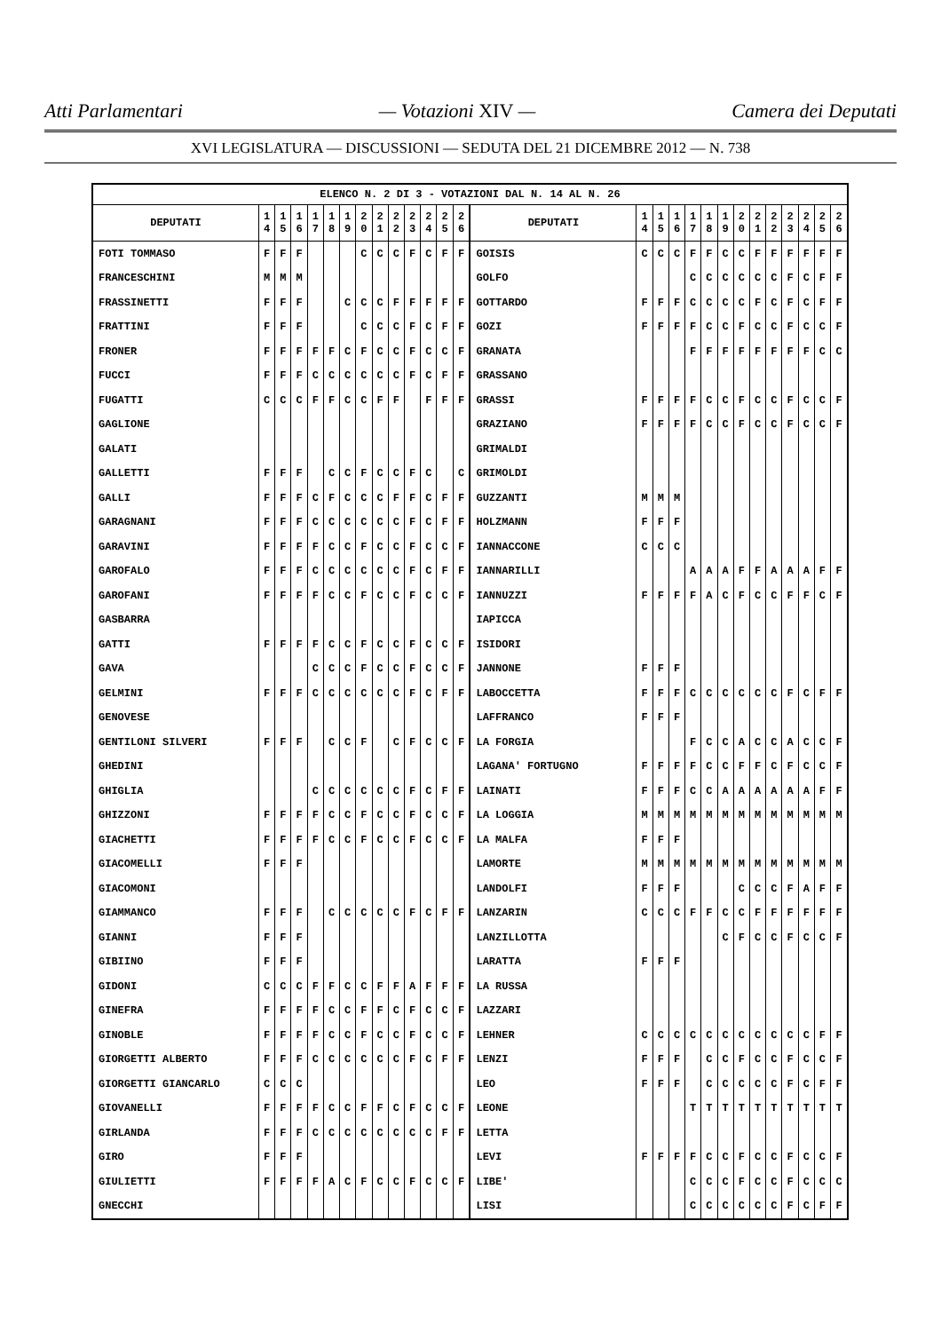Atti Parlamentari — Votazioni XIV — Camera dei Deputati
XVI LEGISLATURA — DISCUSSIONI — SEDUTA DEL 21 DICEMBRE 2012 — N. 738
| ELENCO N. 2 DI 3 - VOTAZIONI DAL N. 14 AL N. 26 | | | | | | | | | | | | | | | | | | | | | | | | | | | |
| DEPUTATI | 1 4 | 1 5 | 1 6 | 1 7 | 1 8 | 1 9 | 2 0 | 2 1 | 2 2 | 2 3 | 2 4 | 2 5 | 2 6 | DEPUTATI | 1 4 | 1 5 | 1 6 | 1 7 | 1 8 | 1 9 | 2 0 | 2 1 | 2 2 | 2 3 | 2 4 | 2 5 | 2 6 |
| FOTI TOMMASO | F | F | F | | | | C | C | C | F | C | F | F | GOISIS | C | C | C | F | F | C | C | F | F | F | F | F | F |
| FRANCESCHINI | M | M | M | | | | | | | | | | | GOLFO | | | | C | C | C | C | C | C | F | C | F | F |
| FRASSINETTI | F | F | F | | | C | C | C | F | F | F | F | F | GOTTARDO | F | F | F | C | C | C | C | F | C | F | C | F | F |
| FRATTINI | F | F | F | | | | C | C | C | F | C | F | F | GOZI | F | F | F | F | C | C | F | C | C | F | C | C | F |
| FRONER | F | F | F | F | F | C | F | C | C | F | C | C | F | GRANATA | | | | F | F | F | F | F | F | F | F | C | C |
| FUCCI | F | F | F | C | C | C | C | C | C | F | C | F | F | GRASSANO | | | | | | | | | | | | | |
| FUGATTI | C | C | C | F | F | C | C | F | F | | F | F | F | GRASSI | F | F | F | F | C | C | F | C | C | F | C | C | F |
| GAGLIONE | | | | | | | | | | | | | | GRAZIANO | F | F | F | F | C | C | F | C | C | F | C | C | F |
| GALATI | | | | | | | | | | | | | | GRIMALDI | | | | | | | | | | | | | |
| GALLETTI | F | F | F | | C | C | F | C | C | F | C | | C | GRIMOLDI | | | | | | | | | | | | | |
| GALLI | F | F | F | C | F | C | C | C | F | F | C | F | F | GUZZANTI | M | M | M | | | | | | | | | | |
| GARAGNANI | F | F | F | C | C | C | C | C | C | F | C | F | F | HOLZMANN | F | F | F | | | | | | | | | | |
| GARAVINI | F | F | F | F | C | C | F | C | C | F | C | C | F | IANNACCONE | C | C | C | | | | | | | | | | |
| GAROFALO | F | F | F | C | C | C | C | C | C | F | C | F | F | IANNARILLI | | | | A | A | A | F | F | A | A | A | F | F |
| GAROFANI | F | F | F | F | C | C | F | C | C | F | C | C | F | IANNUZZI | F | F | F | F | A | C | F | C | C | F | F | C | F |
| GASBARRA | | | | | | | | | | | | | | IAPICCA | | | | | | | | | | | | | |
| GATTI | F | F | F | F | C | C | F | C | C | F | C | C | F | ISIDORI | | | | | | | | | | | | | |
| GAVA | | | | C | C | C | F | C | C | F | C | C | F | JANNONE | F | F | F | | | | | | | | | | |
| GELMINI | F | F | F | C | C | C | C | C | C | F | C | F | F | LABOCCETTA | F | F | F | C | C | C | C | C | C | F | C | F | F |
| GENOVESE | | | | | | | | | | | | | | LAFFRANCO | F | F | F | | | | | | | | | | |
| GENTILONI SILVERI | F | F | F | | C | C | F | | C | F | C | C | F | LA FORGIA | | | | F | C | C | A | C | C | A | C | C | F |
| GHEDINI | | | | | | | | | | | | | | LAGANA' FORTUGNO | F | F | F | F | C | C | F | F | C | F | C | C | F |
| GHIGLIA | | | | C | C | C | C | C | C | F | C | F | F | LAINATI | F | F | F | C | C | A | A | A | A | A | A | F | F |
| GHIZZONI | F | F | F | F | C | C | F | C | C | F | C | C | F | LA LOGGIA | M | M | M | M | M | M | M | M | M | M | M | M | M |
| GIACHETTI | F | F | F | F | C | C | F | C | C | F | C | C | F | LA MALFA | F | F | F | | | | | | | | | | |
| GIACOMELLI | F | F | F | | | | | | | | | | | LAMORTE | M | M | M | M | M | M | M | M | M | M | M | M | M |
| GIACOMONI | | | | | | | | | | | | | | LANDOLFI | F | F | F | | | | C | C | C | F | A | F | F |
| GIAMMANCO | F | F | F | | C | C | C | C | C | F | C | F | F | LANZARIN | C | C | C | F | F | C | C | F | F | F | F | F | F |
| GIANNI | F | F | F | | | | | | | | | | | LANZILLOTTA | | | | | | C | F | C | C | F | C | C | F |
| GIBIINO | F | F | F | | | | | | | | | | | LARATTA | F | F | F | | | | | | | | | | |
| GIDONI | C | C | C | F | F | C | C | F | F | A | F | F | F | LA RUSSA | | | | | | | | | | | | | |
| GINEFRA | F | F | F | F | C | C | F | F | C | F | C | C | F | LAZZARI | | | | | | | | | | | | | |
| GINOBLE | F | F | F | F | C | C | F | C | C | F | C | C | F | LEHNER | C | C | C | C | C | C | C | C | C | C | C | F | F |
| GIORGETTI ALBERTO | F | F | F | C | C | C | C | C | C | F | C | F | F | LENZI | F | F | F | | C | C | F | C | C | F | C | C | F |
| GIORGETTI GIANCARLO | C | C | C | | | | | | | | | | | LEO | F | F | F | | C | C | C | C | C | F | C | F | F |
| GIOVANELLI | F | F | F | F | C | C | F | F | C | F | C | C | F | LEONE | | | | T | T | T | T | T | T | T | T | T | T |
| GIRLANDA | F | F | F | C | C | C | C | C | C | C | C | F | F | LETTA | | | | | | | | | | | | | |
| GIRO | F | F | F | | | | | | | | | | | LEVI | F | F | F | F | C | C | F | C | C | F | C | C | F |
| GIULIETTI | F | F | F | F | A | C | F | C | C | F | C | C | F | LIBE' | | | | C | C | C | F | C | C | F | C | C | C |
| GNECCHI | | | | | | | | | | | | | | LISI | | | | C | C | C | C | C | C | F | C | F | F |